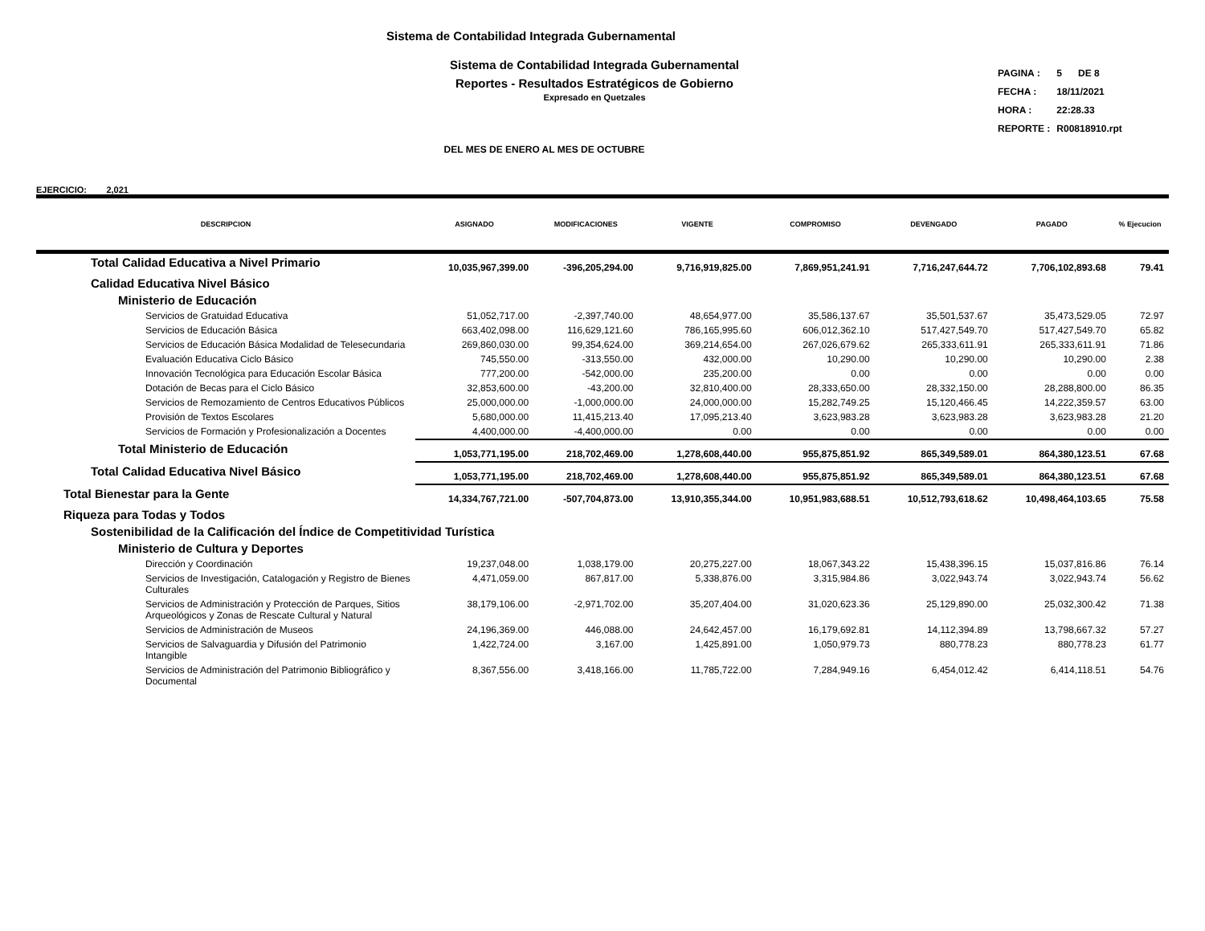Sistema de Contabilidad Integrada Gubernamental
Sistema de Contabilidad Integrada Gubernamental
Reportes - Resultados Estratégicos de Gobierno
Expresado en Quetzales
DEL MES DE ENERO AL MES DE OCTUBRE
| PAGINA : | 5 DE 8 |
| FECHA : | 18/11/2021 |
| HORA : | 22:28.33 |
| REPORTE : | R00818910.rpt |
EJERCICIO: 2,021
| DESCRIPCION | ASIGNADO | MODIFICACIONES | VIGENTE | COMPROMISO | DEVENGADO | PAGADO | % Ejecucion |
| --- | --- | --- | --- | --- | --- | --- | --- |
| Total Calidad Educativa a Nivel Primario | 10,035,967,399.00 | -396,205,294.00 | 9,716,919,825.00 | 7,869,951,241.91 | 7,716,247,644.72 | 7,706,102,893.68 | 79.41 |
| Calidad Educativa Nivel Básico | | | | | | | |
| Ministerio de Educación | | | | | | | |
| Servicios de Gratuidad Educativa | 51,052,717.00 | -2,397,740.00 | 48,654,977.00 | 35,586,137.67 | 35,501,537.67 | 35,473,529.05 | 72.97 |
| Servicios de Educación Básica | 663,402,098.00 | 116,629,121.60 | 786,165,995.60 | 606,012,362.10 | 517,427,549.70 | 517,427,549.70 | 65.82 |
| Servicios de Educación Básica Modalidad de Telesecundaria | 269,860,030.00 | 99,354,624.00 | 369,214,654.00 | 267,026,679.62 | 265,333,611.91 | 265,333,611.91 | 71.86 |
| Evaluación Educativa Ciclo Básico | 745,550.00 | -313,550.00 | 432,000.00 | 10,290.00 | 10,290.00 | 10,290.00 | 2.38 |
| Innovación Tecnológica para Educación Escolar Básica | 777,200.00 | -542,000.00 | 235,200.00 | 0.00 | 0.00 | 0.00 | 0.00 |
| Dotación de Becas para el Ciclo Básico | 32,853,600.00 | -43,200.00 | 32,810,400.00 | 28,333,650.00 | 28,332,150.00 | 28,288,800.00 | 86.35 |
| Servicios de Remozamiento de Centros Educativos Públicos | 25,000,000.00 | -1,000,000.00 | 24,000,000.00 | 15,282,749.25 | 15,120,466.45 | 14,222,359.57 | 63.00 |
| Provisión de Textos Escolares | 5,680,000.00 | 11,415,213.40 | 17,095,213.40 | 3,623,983.28 | 3,623,983.28 | 3,623,983.28 | 21.20 |
| Servicios de Formación y Profesionalización a Docentes | 4,400,000.00 | -4,400,000.00 | 0.00 | 0.00 | 0.00 | 0.00 | 0.00 |
| Total Ministerio de Educación | 1,053,771,195.00 | 218,702,469.00 | 1,278,608,440.00 | 955,875,851.92 | 865,349,589.01 | 864,380,123.51 | 67.68 |
| Total Calidad Educativa Nivel Básico | 1,053,771,195.00 | 218,702,469.00 | 1,278,608,440.00 | 955,875,851.92 | 865,349,589.01 | 864,380,123.51 | 67.68 |
| Total Bienestar para la Gente | 14,334,767,721.00 | -507,704,873.00 | 13,910,355,344.00 | 10,951,983,688.51 | 10,512,793,618.62 | 10,498,464,103.65 | 75.58 |
| Riqueza para Todas y Todos | | | | | | | |
| Sostenibilidad de la Calificación del Índice de Competitividad Turística | | | | | | | |
| Ministerio de Cultura y Deportes | | | | | | | |
| Dirección y Coordinación | 19,237,048.00 | 1,038,179.00 | 20,275,227.00 | 18,067,343.22 | 15,438,396.15 | 15,037,816.86 | 76.14 |
| Servicios de Investigación, Catalogación y Registro de Bienes Culturales | 4,471,059.00 | 867,817.00 | 5,338,876.00 | 3,315,984.86 | 3,022,943.74 | 3,022,943.74 | 56.62 |
| Servicios de Administración y Protección de Parques, Sitios Arqueológicos y Zonas de Rescate Cultural y Natural | 38,179,106.00 | -2,971,702.00 | 35,207,404.00 | 31,020,623.36 | 25,129,890.00 | 25,032,300.42 | 71.38 |
| Servicios de Administración de Museos | 24,196,369.00 | 446,088.00 | 24,642,457.00 | 16,179,692.81 | 14,112,394.89 | 13,798,667.32 | 57.27 |
| Servicios de Salvaguardia y Difusión del Patrimonio Intangible | 1,422,724.00 | 3,167.00 | 1,425,891.00 | 1,050,979.73 | 880,778.23 | 880,778.23 | 61.77 |
| Servicios de Administración del Patrimonio Bibliográfico y Documental | 8,367,556.00 | 3,418,166.00 | 11,785,722.00 | 7,284,949.16 | 6,454,012.42 | 6,414,118.51 | 54.76 |